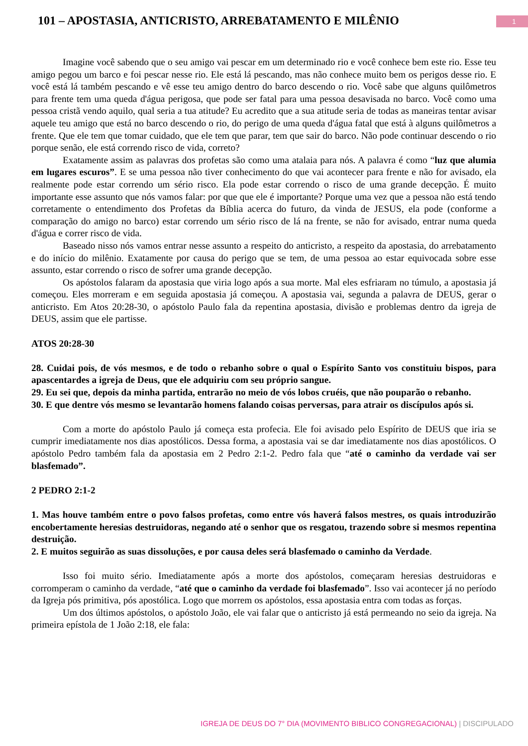101 – APOSTASIA, ANTICRISTO, ARREBATAMENTO E MILÊNIO
1
Imagine você sabendo que o seu amigo vai pescar em um determinado rio e você conhece bem este rio. Esse teu amigo pegou um barco e foi pescar nesse rio. Ele está lá pescando, mas não conhece muito bem os perigos desse rio. E você está lá também pescando e vê esse teu amigo dentro do barco descendo o rio. Você sabe que alguns quilômetros para frente tem uma queda d'água perigosa, que pode ser fatal para uma pessoa desavisada no barco. Você como uma pessoa cristã vendo aquilo, qual seria a tua atitude? Eu acredito que a sua atitude seria de todas as maneiras tentar avisar aquele teu amigo que está no barco descendo o rio, do perigo de uma queda d'água fatal que está à alguns quilômetros a frente. Que ele tem que tomar cuidado, que ele tem que parar, tem que sair do barco. Não pode continuar descendo o rio porque senão, ele está correndo risco de vida, correto?
Exatamente assim as palavras dos profetas são como uma atalaia para nós. A palavra é como “luz que alumia em lugares escuros”. E se uma pessoa não tiver conhecimento do que vai acontecer para frente e não for avisado, ela realmente pode estar correndo um sério risco. Ela pode estar correndo o risco de uma grande decepção. É muito importante esse assunto que nós vamos falar: por que que ele é importante? Porque uma vez que a pessoa não está tendo corretamente o entendimento dos Profetas da Bíblia acerca do futuro, da vinda de JESUS, ela pode (conforme a comparação do amigo no barco) estar correndo um sério risco de lá na frente, se não for avisado, entrar numa queda d'água e correr risco de vida.
Baseado nisso nós vamos entrar nesse assunto a respeito do anticristo, a respeito da apostasia, do arrebatamento e do início do milênio. Exatamente por causa do perigo que se tem, de uma pessoa ao estar equivocada sobre esse assunto, estar correndo o risco de sofrer uma grande decepção.
Os apóstolos falaram da apostasia que viria logo após a sua morte. Mal eles esfriaram no túmulo, a apostasia já começou. Eles morreram e em seguida apostasia já começou. A apostasia vai, segunda a palavra de DEUS, gerar o anticristo. Em Atos 20:28-30, o apóstolo Paulo fala da repentina apostasia, divisão e problemas dentro da igreja de DEUS, assim que ele partisse.
ATOS 20:28-30
28. Cuidai pois, de vós mesmos, e de todo o rebanho sobre o qual o Espírito Santo vos constituiu bispos, para apascentardes a igreja de Deus, que ele adquiriu com seu próprio sangue.
29. Eu sei que, depois da minha partida, entrarão no meio de vós lobos cruéis, que não pouparão o rebanho.
30. E que dentre vós mesmo se levantarão homens falando coisas perversas, para atrair os discípulos após si.
Com a morte do apóstolo Paulo já começa esta profecia. Ele foi avisado pelo Espírito de DEUS que iria se cumprir imediatamente nos dias apostólicos. Dessa forma, a apostasia vai se dar imediatamente nos dias apostólicos. O apóstolo Pedro também fala da apostasia em 2 Pedro 2:1-2. Pedro fala que “até o caminho da verdade vai ser blasfemado”.
2 PEDRO 2:1-2
1. Mas houve também entre o povo falsos profetas, como entre vós haverá falsos mestres, os quais introduzirão encobertamente heresias destruidoras, negando até o senhor que os resgatou, trazendo sobre si mesmos repentina destruição.
2. E muitos seguirão as suas dissoluções, e por causa deles será blasfemado o caminho da Verdade.
Isso foi muito sério. Imediatamente após a morte dos apóstolos, começaram heresias destruidoras e corromperam o caminho da verdade, “até que o caminho da verdade foi blasfemado”. Isso vai acontecer já no período da Igreja pós primitiva, pós apostólica. Logo que morrem os apóstolos, essa apostasia entra com todas as forças.
Um dos últimos apóstolos, o apóstolo João, ele vai falar que o anticristo já está permeando no seio da igreja. Na primeira epístola de 1 João 2:18, ele fala:
IGREJA DE DEUS DO 7° DIA (MOVIMENTO BIBLICO CONGREGACIONAL) | DISCIPULADO